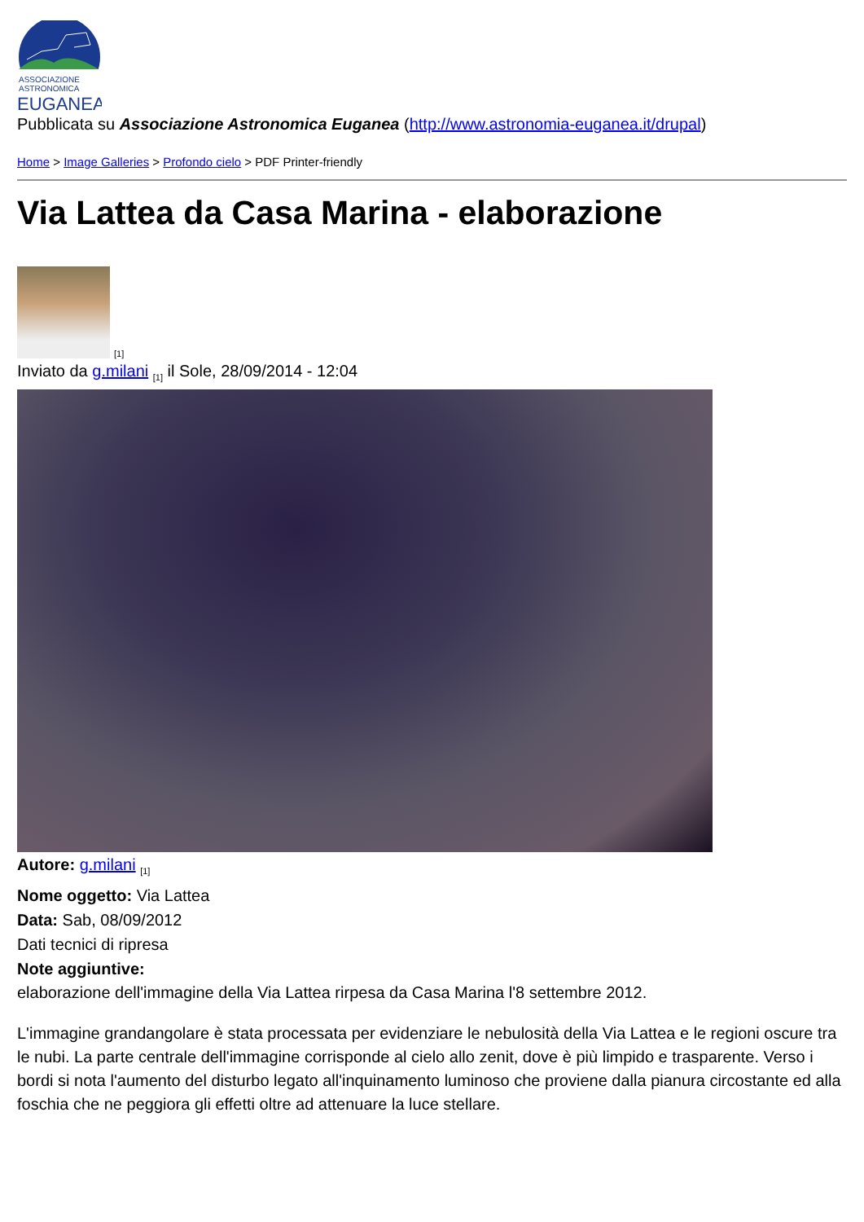ASSOCIAZIONE
ASTRONOMICA
EUGANEA
Pubblicata su Associazione Astronomica Euganea (http://www.astronomia-euganea.it/drupal)
Home > Image Galleries > Profondo cielo > PDF Printer-friendly
Via Lattea da Casa Marina - elaborazione
[1]
Inviato da g.milani <sub>[1]</sub> il Sole, 28/09/2014 - 12:04
Autore: g.milani <sub>[1]</sub>
Nome oggetto: Via Lattea
Data: Sab, 08/09/2012
Dati tecnici di ripresa
Note aggiuntive:
elaborazione dell'immagine della Via Lattea rirpesa da Casa Marina l'8 settembre 2012.
L'immagine grandangolare è stata processata per evidenziare le nebulosità della Via Lattea e le regioni oscure tra le nubi. La parte centrale dell'immagine corrisponde al cielo allo zenit, dove è più limpido e trasparente. Verso i bordi si nota l'aumento del disturbo legato all'inquinamento luminoso che proviene dalla pianura circostante ed alla foschia che ne peggiora gli effetti oltre ad attenuare la luce stellare.